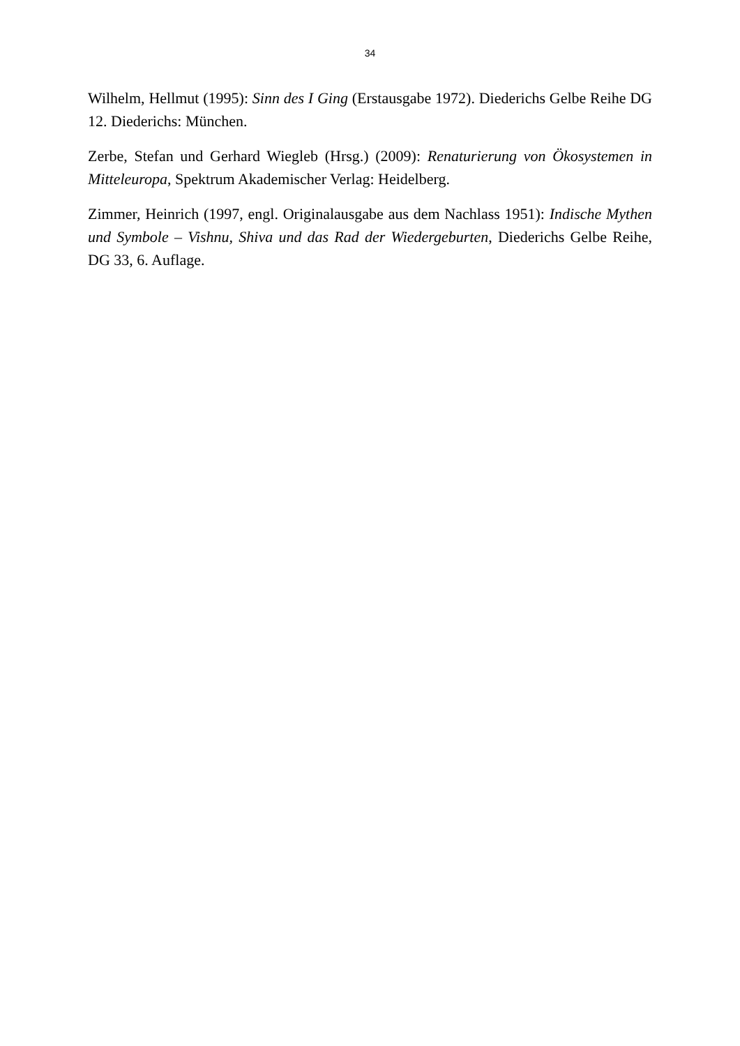34
Wilhelm, Hellmut (1995): Sinn des I Ging (Erstausgabe 1972). Diederichs Gelbe Reihe DG 12. Diederichs: München.
Zerbe, Stefan und Gerhard Wiegleb (Hrsg.) (2009): Renaturierung von Ökosystemen in Mitteleuropa, Spektrum Akademischer Verlag: Heidelberg.
Zimmer, Heinrich (1997, engl. Originalausgabe aus dem Nachlass 1951): Indische Mythen und Symbole – Vishnu, Shiva und das Rad der Wiedergeburten, Diederichs Gelbe Reihe, DG 33, 6. Auflage.